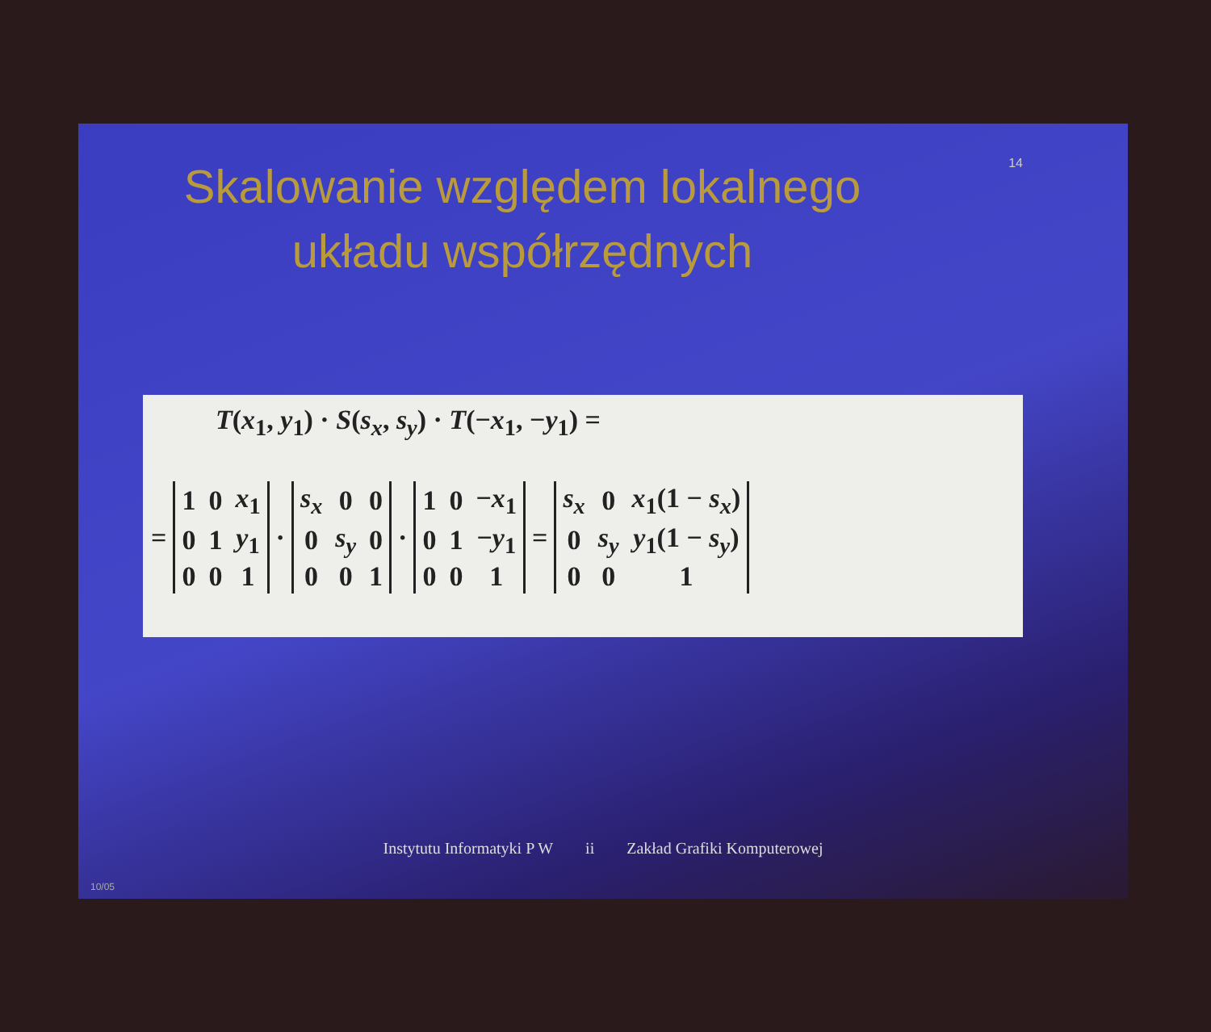14
Skalowanie względem lokalnego
układu współrzędnych
T(x<sub>1</sub>, y<sub>1</sub>) · S(s<sub>x</sub>, s<sub>y</sub>) · T(−x<sub>1</sub>, −y<sub>1</sub>) =
=
| 1 | 0 | x<sub>1</sub> |
| 0 | 1 | y<sub>1</sub> |
| 0 | 0 | 1 |
·
| s<sub>x</sub> | 0 | 0 |
| 0 | s<sub>y</sub> | 0 |
| 0 | 0 | 1 |
·
| 1 | 0 | − x<sub>1</sub> |
| 0 | 1 | − y<sub>1</sub> |
| 0 | 0 | 1 |
=
| s<sub>x</sub> | 0 | x<sub>1</sub>(1 − s<sub>x</sub> ) |
| 0 | s<sub>y</sub> | y<sub>1</sub>(1 − s<sub>y</sub> ) |
| 0 | 0 | 1 |
Instytutu Informatyki P W ii Zakład Grafiki Komputerowej
10/05